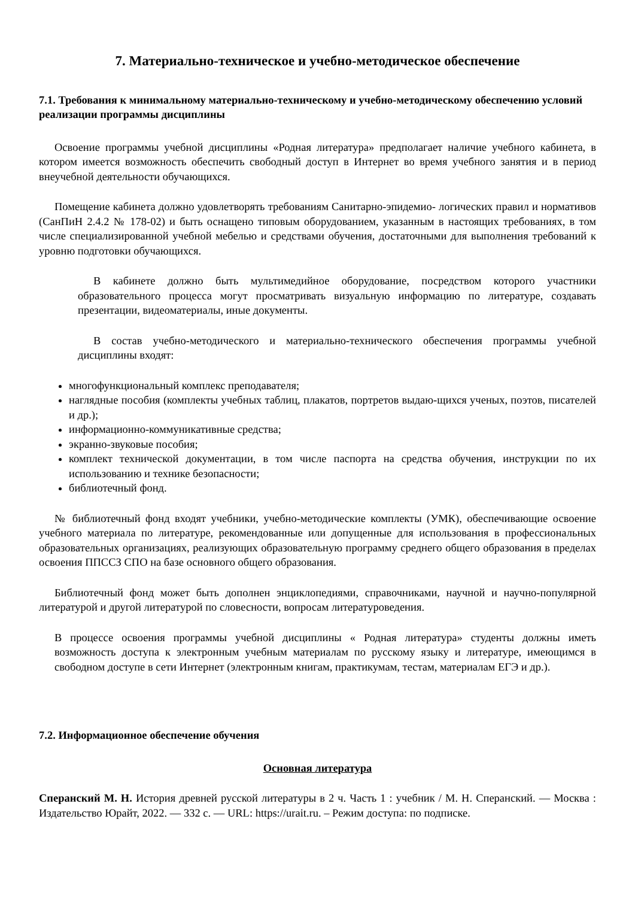7. Материально-техническое и учебно-методическое обеспечение
7.1. Требования к минимальному материально-техническому и учебно-методическому обеспечению условий реализации программы дисциплины
Освоение программы учебной дисциплины «Родная литература» предполагает наличие учебного кабинета, в котором имеется возможность обеспечить свободный доступ в Интернет во время учебного занятия и в период внеучебной деятельности обучающихся.
Помещение кабинета должно удовлетворять требованиям Санитарно-эпидемио- логических правил и нормативов (СанПиН 2.4.2 № 178-02) и быть оснащено типовым оборудованием, указанным в настоящих требованиях, в том числе специализированной учебной мебелью и средствами обучения, достаточными для выполнения требований к уровню подготовки обучающихся.
В кабинете должно быть мультимедийное оборудование, посредством которого участники образовательного процесса могут просматривать визуальную информацию по литературе, создавать презентации, видеоматериалы, иные документы.
В состав учебно-методического и материально-технического обеспечения программы учебной дисциплины входят:
многофункциональный комплекс преподавателя;
наглядные пособия (комплекты учебных таблиц, плакатов, портретов выдаю-щихся ученых, поэтов, писателей и др.);
информационно-коммуникативные средства;
экранно-звуковые пособия;
комплект технической документации, в том числе паспорта на средства обучения, инструкции по их использованию и технике безопасности;
библиотечный фонд.
№ библиотечный фонд входят учебники, учебно-методические комплекты (УМК), обеспечивающие освоение учебного материала по литературе, рекомендованные или допущенные для использования в профессиональных образовательных организациях, реализующих образовательную программу среднего общего образования в пределах освоения ППССЗ СПО на базе основного общего образования.
Библиотечный фонд может быть дополнен энциклопедиями, справочниками, научной и научно-популярной литературой и другой литературой по словесности, вопросам литературоведения.
В процессе освоения программы учебной дисциплины « Родная литература» студенты должны иметь возможность доступа к электронным учебным материалам по русскому языку и литературе, имеющимся в свободном доступе в сети Интернет (электронным книгам, практикумам, тестам, материалам ЕГЭ и др.).
7.2. Информационное обеспечение обучения
Основная литература
Сперанский М. Н. История древней русской литературы в 2 ч. Часть 1 : учебник / М. Н. Сперанский. — Москва : Издательство Юрайт, 2022. — 332 с. — URL: https://urait.ru. – Режим доступа: по подписке.